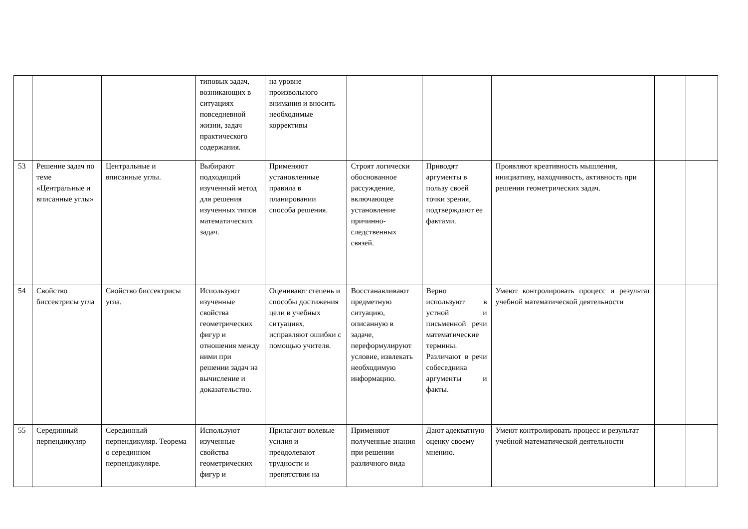| | | | типовых задач, возникающих в ситуациях повседневной жизни, задач практического содержания. | на уровне произвольного внимания и вносить необходимые коррективы | | | | | |
| 53 | Решение задач по теме «Центральные и вписанные углы» | Центральные и вписанные углы. | Выбирают подходящий изученный метод для решения изученных типов математических задач. | Применяют установленные правила в планировании способа решения. | Строят логически обоснованное рассуждение, включающее установление причинно-следственных связей. | Приводят аргументы в пользу своей точки зрения, подтверждают ее фактами. | Проявляют креативность мышления, инициативу, находчивость, активность при решении геометрических задач. | | |
| 54 | Свойство биссектрисы угла | Свойство биссектрисы угла. | Используют изученные свойства геометрических фигур и отношения между ними при решении задач на вычисление и доказательство. | Оценивают степень и способы достижения цели в учебных ситуациях, исправляют ошибки с помощью учителя. | Восстанавливают предметную ситуацию, описанную в задаче, переформулируют условие, извлекать необходимую информацию. | Верно используют в устной и письменной речи математические термины. Различают в речи собеседника аргументы и факты. | Умеют контролировать процесс и результат учебной математической деятельности | | |
| 55 | Серединный перпендикуляр | Серединный перпендикуляр. Теорема о серединном перпендикуляре. | Используют изученные свойства геометрических фигур и | Прилагают волевые усилия и преодолевают трудности и препятствия на | Применяют полученные знания при решении различного вида | Дают адекватную оценку своему мнению. | Умеют контролировать процесс и результат учебной математической деятельности | | |